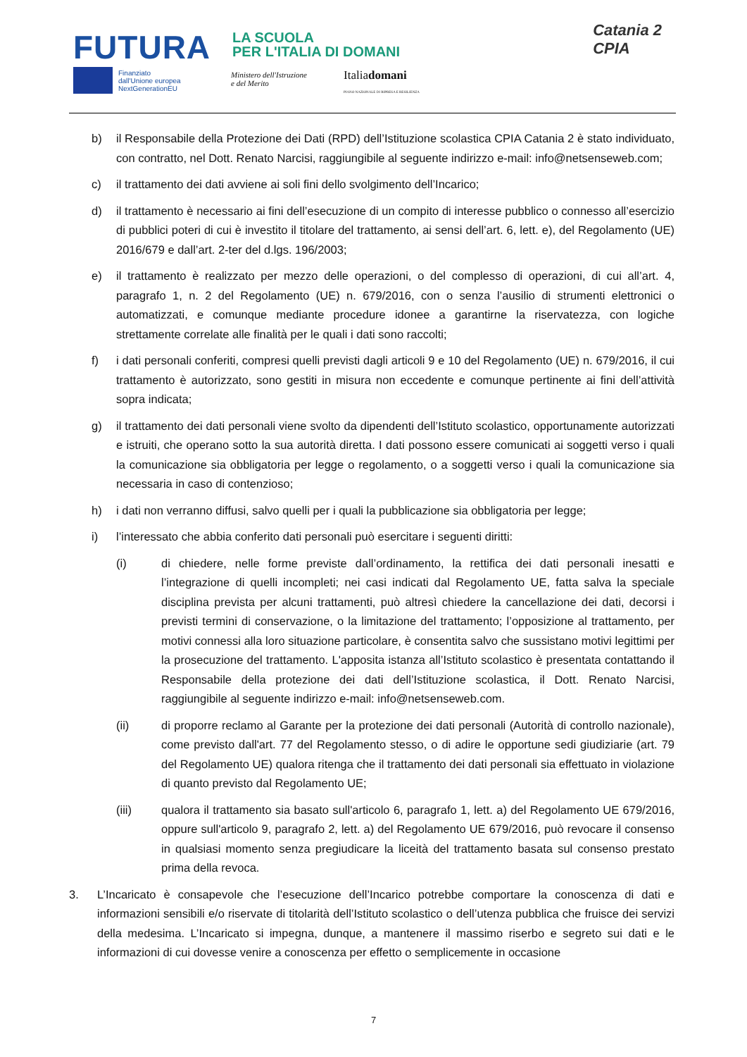FUTURA
LA SCUOLA
PER L'ITALIA DI DOMANI
Finanziato
dall'Unione europea
NextGenerationEU
Ministero dell'Istruzione
e del Merito
Italiadomani
PIANO NAZIONALE DI RIPRESA E RESILIENZA
Catania 2
CPIA
b) il Responsabile della Protezione dei Dati (RPD) dell’Istituzione scolastica CPIA Catania 2 è stato individuato, con contratto, nel Dott. Renato Narcisi, raggiungibile al seguente indirizzo e-mail: info@netsenseweb.com;
c) il trattamento dei dati avviene ai soli fini dello svolgimento dell’Incarico;
d) il trattamento è necessario ai fini dell’esecuzione di un compito di interesse pubblico o connesso all’esercizio di pubblici poteri di cui è investito il titolare del trattamento, ai sensi dell’art. 6, lett. e), del Regolamento (UE) 2016/679 e dall’art. 2-ter del d.lgs. 196/2003;
e) il trattamento è realizzato per mezzo delle operazioni, o del complesso di operazioni, di cui all’art. 4, paragrafo 1, n. 2 del Regolamento (UE) n. 679/2016, con o senza l’ausilio di strumenti elettronici o automatizzati, e comunque mediante procedure idonee a garantirne la riservatezza, con logiche strettamente correlate alle finalità per le quali i dati sono raccolti;
f) i dati personali conferiti, compresi quelli previsti dagli articoli 9 e 10 del Regolamento (UE) n. 679/2016, il cui trattamento è autorizzato, sono gestiti in misura non eccedente e comunque pertinente ai fini dell’attività sopra indicata;
g) il trattamento dei dati personali viene svolto da dipendenti dell’Istituto scolastico, opportunamente autorizzati e istruiti, che operano sotto la sua autorità diretta. I dati possono essere comunicati ai soggetti verso i quali la comunicazione sia obbligatoria per legge o regolamento, o a soggetti verso i quali la comunicazione sia necessaria in caso di contenzioso;
h) i dati non verranno diffusi, salvo quelli per i quali la pubblicazione sia obbligatoria per legge;
i) l’interessato che abbia conferito dati personali può esercitare i seguenti diritti:
(i) di chiedere, nelle forme previste dall’ordinamento, la rettifica dei dati personali inesatti e l’integrazione di quelli incompleti; nei casi indicati dal Regolamento UE, fatta salva la speciale disciplina prevista per alcuni trattamenti, può altresì chiedere la cancellazione dei dati, decorsi i previsti termini di conservazione, o la limitazione del trattamento; l’opposizione al trattamento, per motivi connessi alla loro situazione particolare, è consentita salvo che sussistano motivi legittimi per la prosecuzione del trattamento. L'apposita istanza all’Istituto scolastico è presentata contattando il Responsabile della protezione dei dati dell’Istituzione scolastica, il Dott. Renato Narcisi, raggiungibile al seguente indirizzo e-mail: info@netsenseweb.com.
(ii) di proporre reclamo al Garante per la protezione dei dati personali (Autorità di controllo nazionale), come previsto dall'art. 77 del Regolamento stesso, o di adire le opportune sedi giudiziarie (art. 79 del Regolamento UE) qualora ritenga che il trattamento dei dati personali sia effettuato in violazione di quanto previsto dal Regolamento UE;
(iii) qualora il trattamento sia basato sull'articolo 6, paragrafo 1, lett. a) del Regolamento UE 679/2016, oppure sull'articolo 9, paragrafo 2, lett. a) del Regolamento UE 679/2016, può revocare il consenso in qualsiasi momento senza pregiudicare la liceità del trattamento basata sul consenso prestato prima della revoca.
3. L’Incaricato è consapevole che l’esecuzione dell’Incarico potrebbe comportare la conoscenza di dati e informazioni sensibili e/o riservate di titolarità dell’Istituto scolastico o dell’utenza pubblica che fruisce dei servizi della medesima. L’Incaricato si impegna, dunque, a mantenere il massimo riserbo e segreto sui dati e le informazioni di cui dovesse venire a conoscenza per effetto o semplicemente in occasione
7